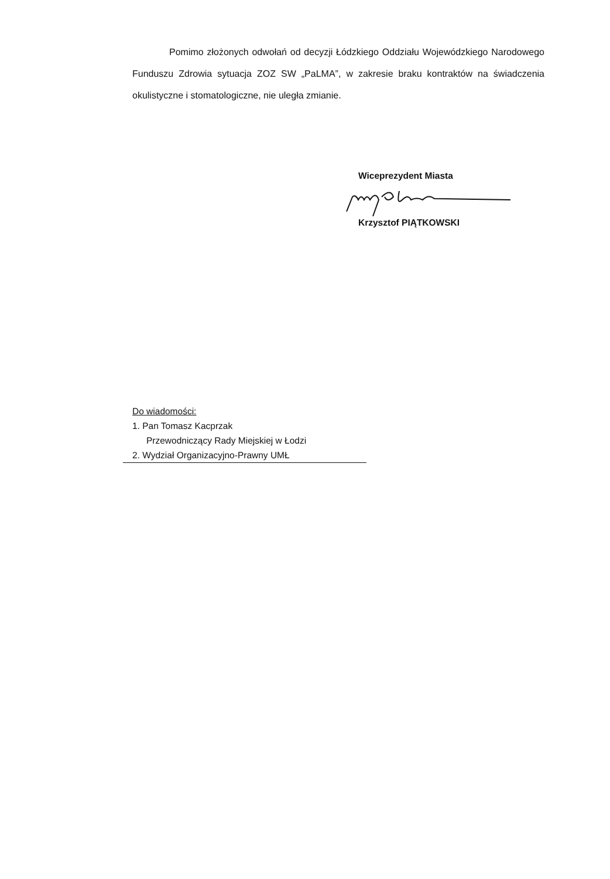Pomimo złożonych odwołań od decyzji Łódzkiego Oddziału Wojewódzkiego Narodowego Funduszu Zdrowia sytuacja ZOZ SW „PaLMA”, w zakresie braku kontraktów na świadczenia okulistyczne i stomatologiczne, nie uległa zmianie.
Wiceprezydent Miasta
Krzysztof PIĄTKOWSKI
Do wiadomości:
1. Pan Tomasz Kacprzak
Przewodniczący Rady Miejskiej w Łodzi
2. Wydział Organizacyjno-Prawny UMŁ